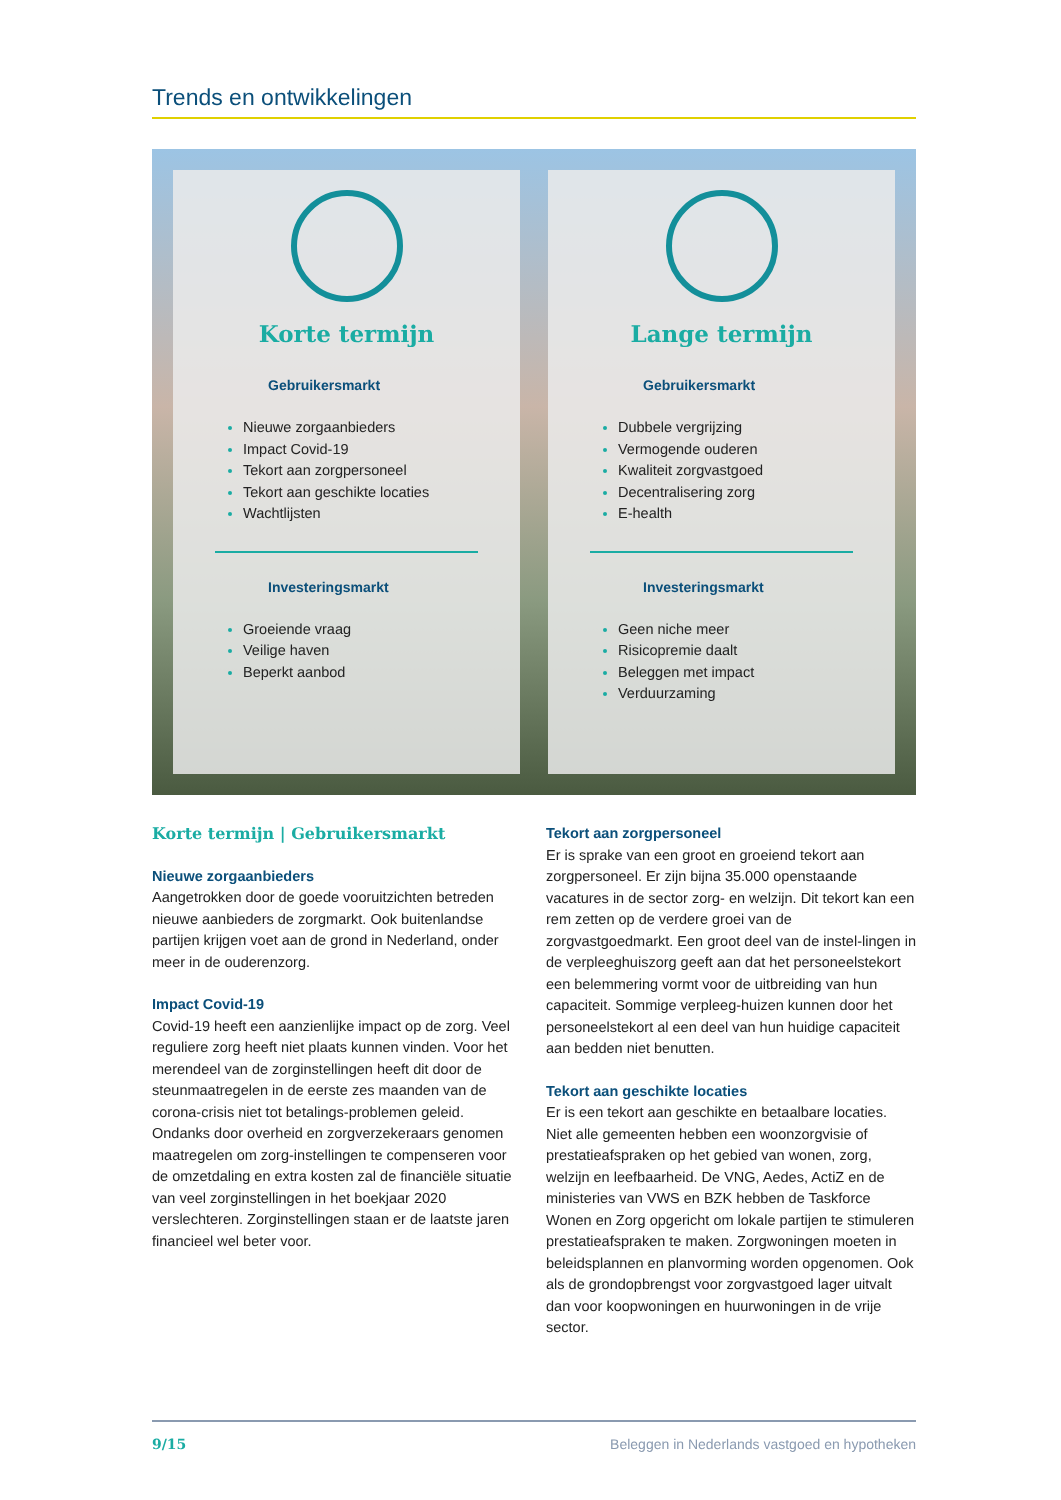Trends en ontwikkelingen
Korte termijn
Gebruikersmarkt
Nieuwe zorgaanbieders
Impact Covid-19
Tekort aan zorgpersoneel
Tekort aan geschikte locaties
Wachtlijsten
Investeringsmarkt
Groeiende vraag
Veilige haven
Beperkt aanbod
Lange termijn
Gebruikersmarkt
Dubbele vergrijzing
Vermogende ouderen
Kwaliteit zorgvastgoed
Decentralisering zorg
E-health
Investeringsmarkt
Geen niche meer
Risicopremie daalt
Beleggen met impact
Verduurzaming
Korte termijn | Gebruikersmarkt
Nieuwe zorgaanbieders
Aangetrokken door de goede vooruitzichten betreden nieuwe aanbieders de zorgmarkt. Ook buitenlandse partijen krijgen voet aan de grond in Nederland, onder meer in de ouderenzorg.
Impact Covid-19
Covid-19 heeft een aanzienlijke impact op de zorg. Veel reguliere zorg heeft niet plaats kunnen vinden. Voor het merendeel van de zorginstellingen heeft dit door de steunmaatregelen in de eerste zes maanden van de corona-crisis niet tot betalings-problemen geleid. Ondanks door overheid en zorgverzekeraars genomen maatregelen om zorg-instellingen te compenseren voor de omzetdaling en extra kosten zal de financiële situatie van veel zorginstellingen in het boekjaar 2020 verslechteren. Zorginstellingen staan er de laatste jaren financieel wel beter voor.
Tekort aan zorgpersoneel
Er is sprake van een groot en groeiend tekort aan zorgpersoneel. Er zijn bijna 35.000 openstaande vacatures in de sector zorg- en welzijn. Dit tekort kan een rem zetten op de verdere groei van de zorgvastgoedmarkt. Een groot deel van de instel-lingen in de verpleeghuiszorg geeft aan dat het personeelstekort een belemmering vormt voor de uitbreiding van hun capaciteit. Sommige verpleeg-huizen kunnen door het personeelstekort al een deel van hun huidige capaciteit aan bedden niet benutten.
Tekort aan geschikte locaties
Er is een tekort aan geschikte en betaalbare locaties. Niet alle gemeenten hebben een woonzorgvisie of prestatieafspraken op het gebied van wonen, zorg, welzijn en leefbaarheid. De VNG, Aedes, ActiZ en de ministeries van VWS en BZK hebben de Taskforce Wonen en Zorg opgericht om lokale partijen te stimuleren prestatieafspraken te maken. Zorgwoningen moeten in beleidsplannen en planvorming worden opgenomen. Ook als de grondopbrengst voor zorgvastgoed lager uitvalt dan voor koopwoningen en huurwoningen in de vrije sector.
9/15 Beleggen in Nederlands vastgoed en hypotheken